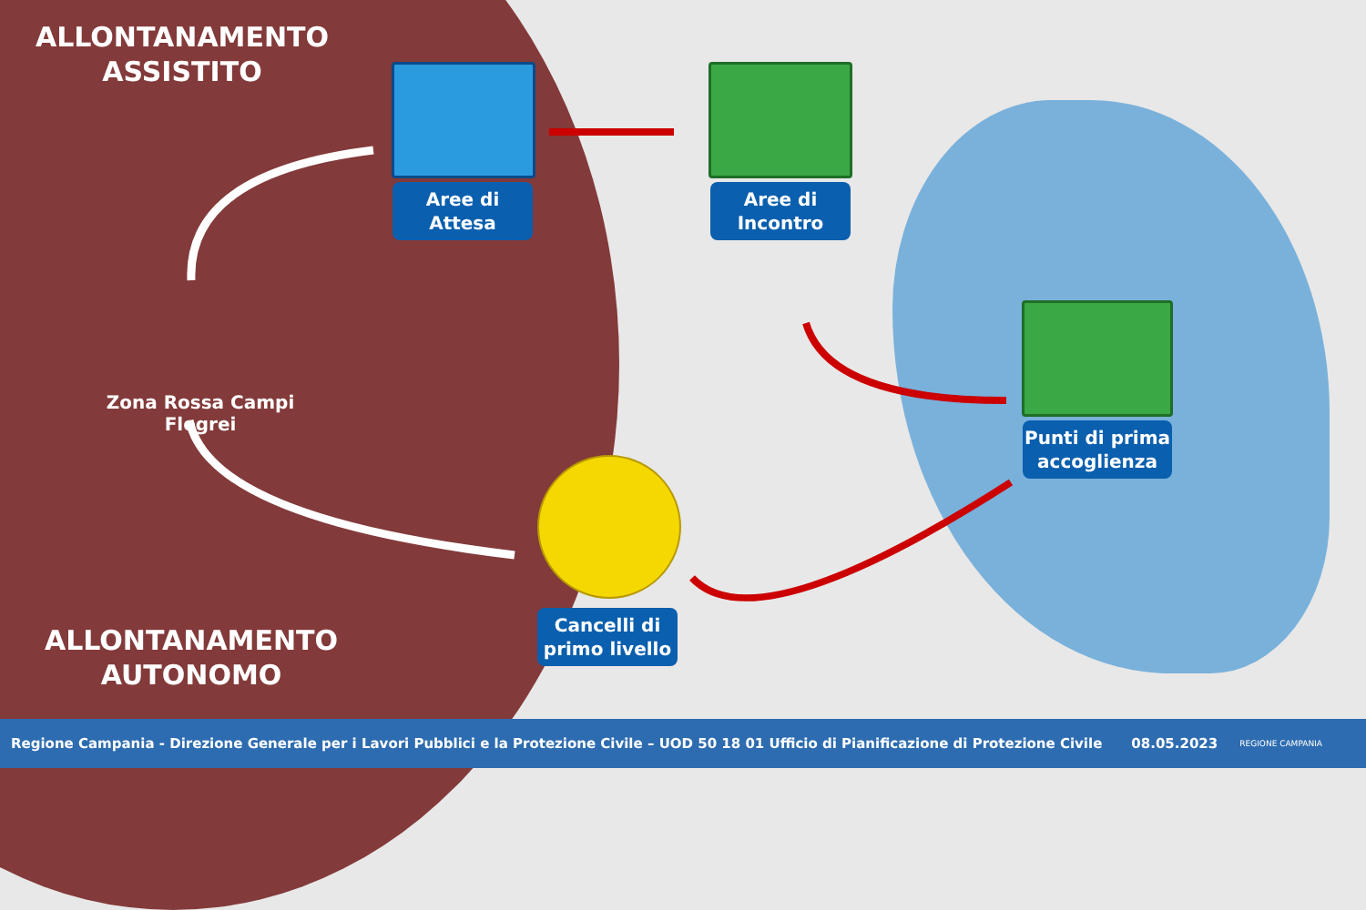ALLONTANAMENTO
ASSISTITO
Aree di
Attesa
Aree di
Incontro
Zona Rossa Campi Flegrei
Punti di prima
accoglienza
Cancelli di
primo livello
ALLONTANAMENTO
AUTONOMO
Regione Campania - Direzione Generale per i Lavori Pubblici e la Protezione Civile – UOD 50 18 01 Ufficio di Pianificazione di Protezione Civile 08.05.2023 REGIONE CAMPANIA